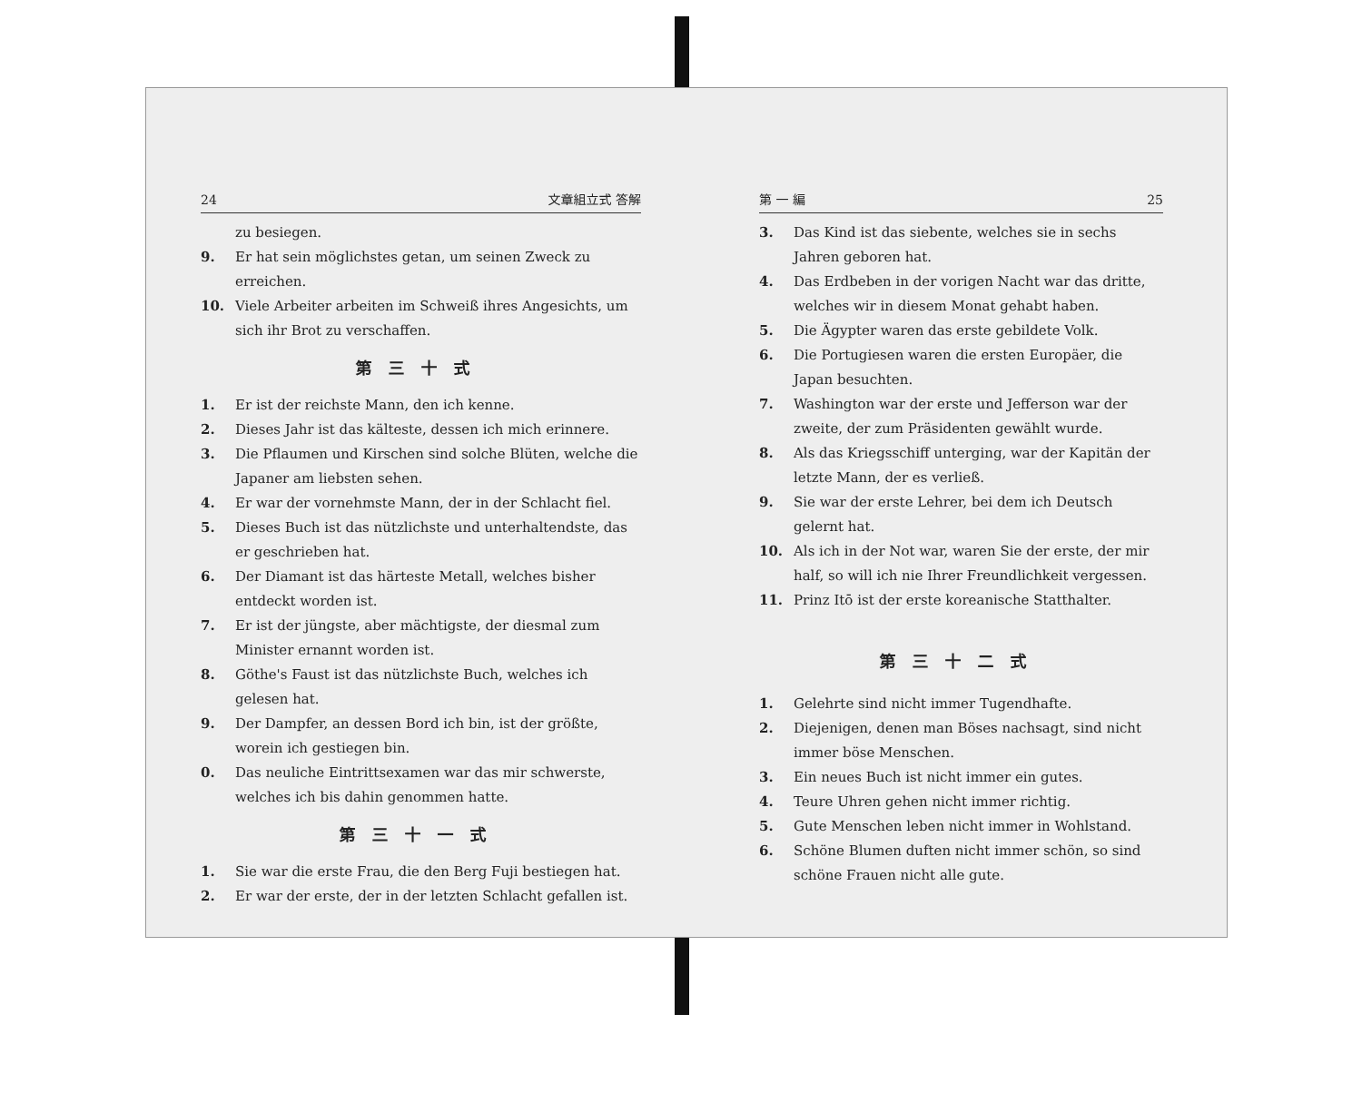24 文章組立式 答解
zu besiegen.
9. Er hat sein möglichstes getan, um seinen Zweck zu erreichen.
10. Viele Arbeiter arbeiten im Schweiß ihres Angesichts, um sich ihr Brot zu verschaffen.
第三十式
1. Er ist der reichste Mann, den ich kenne.
2. Dieses Jahr ist das kälteste, dessen ich mich erinnere.
3. Die Pflaumen und Kirschen sind solche Blüten, welche die Japaner am liebsten sehen.
4. Er war der vornehmste Mann, der in der Schlacht fiel.
5. Dieses Buch ist das nützlichste und unterhaltendste, das er geschrieben hat.
6. Der Diamant ist das härteste Metall, welches bisher entdeckt worden ist.
7. Er ist der jüngste, aber mächtigste, der diesmal zum Minister ernannt worden ist.
8. Göthe's Faust ist das nützlichste Buch, welches ich gelesen hat.
9. Der Dampfer, an dessen Bord ich bin, ist der größte, worein ich gestiegen bin.
0. Das neuliche Eintrittsexamen war das mir schwerste, welches ich bis dahin genommen hatte.
第三十一式
1. Sie war die erste Frau, die den Berg Fuji bestiegen hat.
2. Er war der erste, der in der letzten Schlacht gefallen ist.
第 一 編 25
3. Das Kind ist das siebente, welches sie in sechs Jahren geboren hat.
4. Das Erdbeben in der vorigen Nacht war das dritte, welches wir in diesem Monat gehabt haben.
5. Die Ägypter waren das erste gebildete Volk.
6. Die Portugiesen waren die ersten Europäer, die Japan besuchten.
7. Washington war der erste und Jefferson war der zweite, der zum Präsidenten gewählt wurde.
8. Als das Kriegsschiff unterging, war der Kapitän der letzte Mann, der es verließ.
9. Sie war der erste Lehrer, bei dem ich Deutsch gelernt hat.
10. Als ich in der Not war, waren Sie der erste, der mir half, so will ich nie Ihrer Freundlichkeit vergessen.
11. Prinz Itō ist der erste koreanische Statthalter.
第三十二式
1. Gelehrte sind nicht immer Tugendhafte.
2. Diejenigen, denen man Böses nachsagt, sind nicht immer böse Menschen.
3. Ein neues Buch ist nicht immer ein gutes.
4. Teure Uhren gehen nicht immer richtig.
5. Gute Menschen leben nicht immer in Wohlstand.
6. Schöne Blumen duften nicht immer schön, so sind schöne Frauen nicht alle gute.